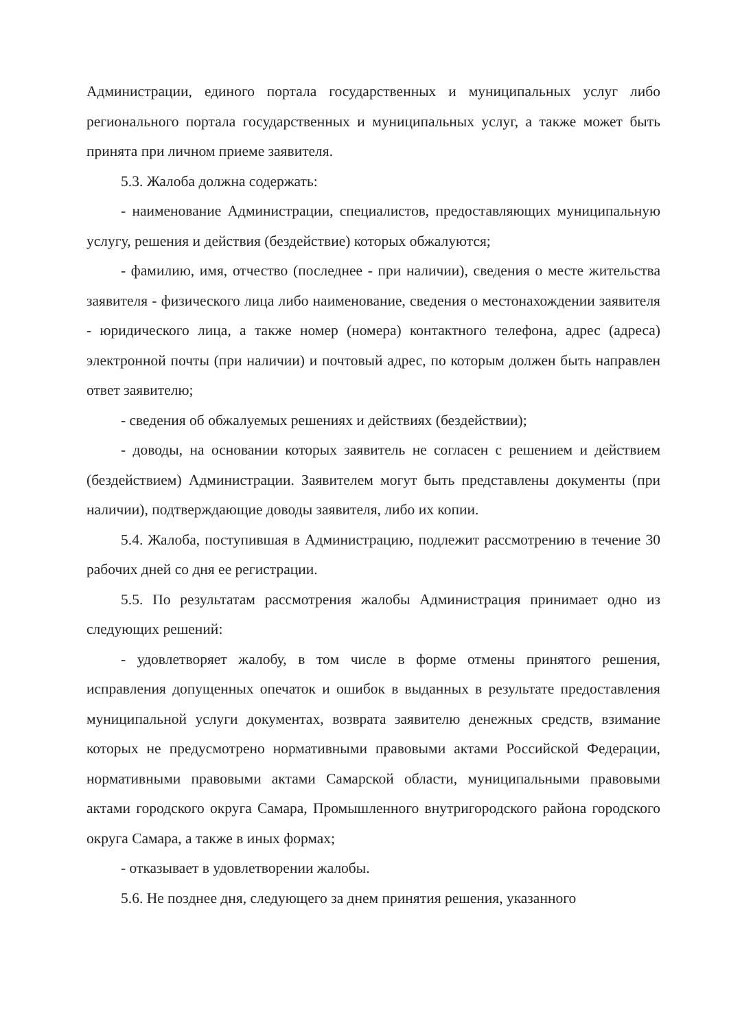Администрации, единого портала государственных и муниципальных услуг либо регионального портала государственных и муниципальных услуг, а также может быть принята при личном приеме заявителя.
5.3. Жалоба должна содержать:
- наименование Администрации, специалистов, предоставляющих муниципальную услугу, решения и действия (бездействие) которых обжалуются;
- фамилию, имя, отчество (последнее - при наличии), сведения о месте жительства заявителя - физического лица либо наименование, сведения о местонахождении заявителя - юридического лица, а также номер (номера) контактного телефона, адрес (адреса) электронной почты (при наличии) и почтовый адрес, по которым должен быть направлен ответ заявителю;
- сведения об обжалуемых решениях и действиях (бездействии);
- доводы, на основании которых заявитель не согласен с решением и действием (бездействием) Администрации. Заявителем могут быть представлены документы (при наличии), подтверждающие доводы заявителя, либо их копии.
5.4. Жалоба, поступившая в Администрацию, подлежит рассмотрению в течение 30 рабочих дней со дня ее регистрации.
5.5. По результатам рассмотрения жалобы Администрация принимает одно из следующих решений:
- удовлетворяет жалобу, в том числе в форме отмены принятого решения, исправления допущенных опечаток и ошибок в выданных в результате предоставления муниципальной услуги документах, возврата заявителю денежных средств, взимание которых не предусмотрено нормативными правовыми актами Российской Федерации, нормативными правовыми актами Самарской области, муниципальными правовыми актами городского округа Самара, Промышленного внутригородского района городского округа Самара, а также в иных формах;
- отказывает в удовлетворении жалобы.
5.6. Не позднее дня, следующего за днем принятия решения, указанного